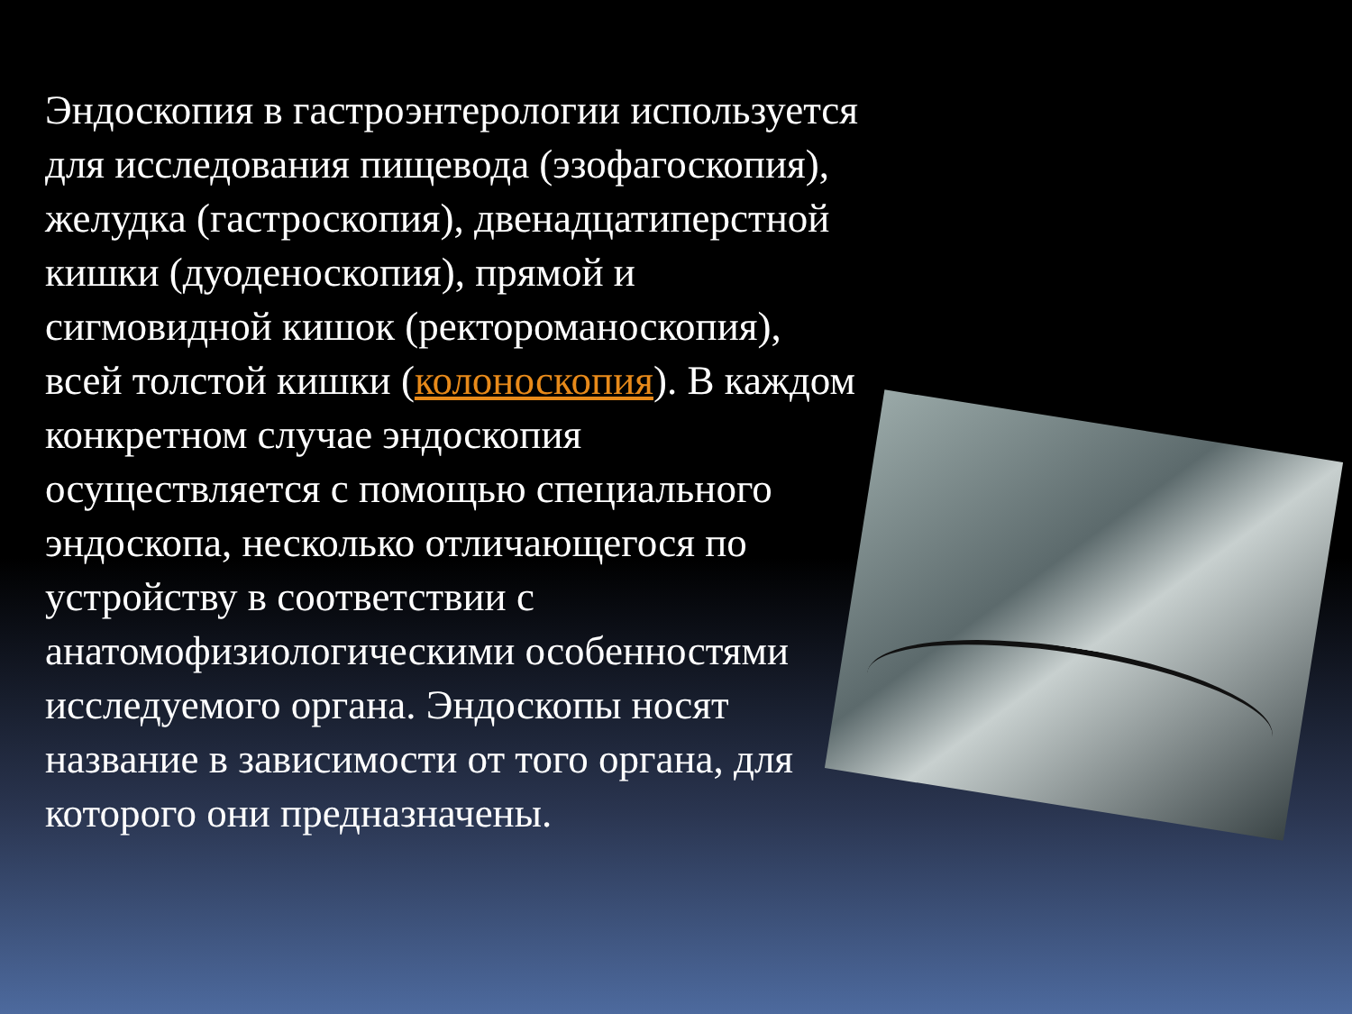Эндоскопия в гастроэнтерологии используется для исследования пищевода (эзофагоскопия), желудка (гастроскопия), двенадцатиперстной кишки (дуоденоскопия), прямой и сигмовидной кишок (ректороманоскопия), всей толстой кишки (колоноскопия). В каждом конкретном случае эндоскопия осуществляется с помощью специального эндоскопа, несколько отличающегося по устройству в соответствии с анатомофизиологическими особенностями исследуемого органа. Эндоскопы носят название в зависимости от того органа, для которого они предназначены.